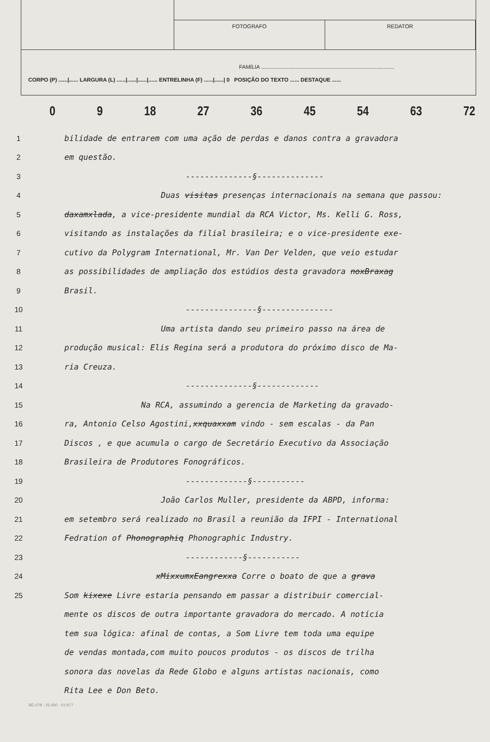FOTOGRAFO REDATOR
FAMÍLIA ........................................................................................
CORPO (P) ......|...... LARGURA (L) ......|......|......|...... ENTRELINHA (F) ......|......| 0 POSIÇÃO DO TEXTO ...... DESTAQUE ......
0 9 18 27 36 45 54 63 72
1 bilidade de entrarem com uma ação de perdas e danos contra a gravadora
2 em questão.
3 --------------§--------------
4 Duas visitas presenças internacionais na semana que passou:
5 daxamxlada, a vice-presidente mundial da RCA Victor, Ms. Kelli G. Ross,
6 visitando as instalações da filial brasileira; e o vice-presidente exe-
7 cutivo da Polygram International, Mr. Van Der Velden, que veio estudar
8 as possibilidades de ampliação dos estúdios desta gravadora noxBraxag
9 Brasil.
10 ---------------§---------------
11 Uma artista dando seu primeiro passo na área de
12 produção musical: Elis Regina será a produtora do próximo disco de Ma-
13 ria Creuza.
14 --------------§-------------
15 Na RCA, assumindo a gerencia de Marketing da gravado-
16 ra, Antonio Celso Agostini,xxquaxxam vindo - sem escalas - da Pan
17 Discos , e que acumula o cargo de Secretário Executivo da Associação
18 Brasileira de Produtores Fonográficos.
19 -------------§-----------
20 João Carlos Muller, presidente da ABPD, informa:
21 em setembro será realizado no Brasil a reunião da IFPI - International
22 Fedration of Phonographiq Phonographic Industry.
23 ------------§-----------
24 xMixxumxEangrexxa Corre o boato de que a grava
25 Som kixexe Livre estaria pensando em passar a distribuir comercial-
mente os discos de outra importante gravadora do mercado. A notícia
tem sua lógica: afinal de contas, a Som Livre tem toda uma equipe
de vendas montada,com muito poucos produtos - os discos de trilha
sonora das novelas da Rede Globo e alguns artistas nacionais, como
Rita Lee e Don Beto.
BE-078 - 25.000 - 01:977